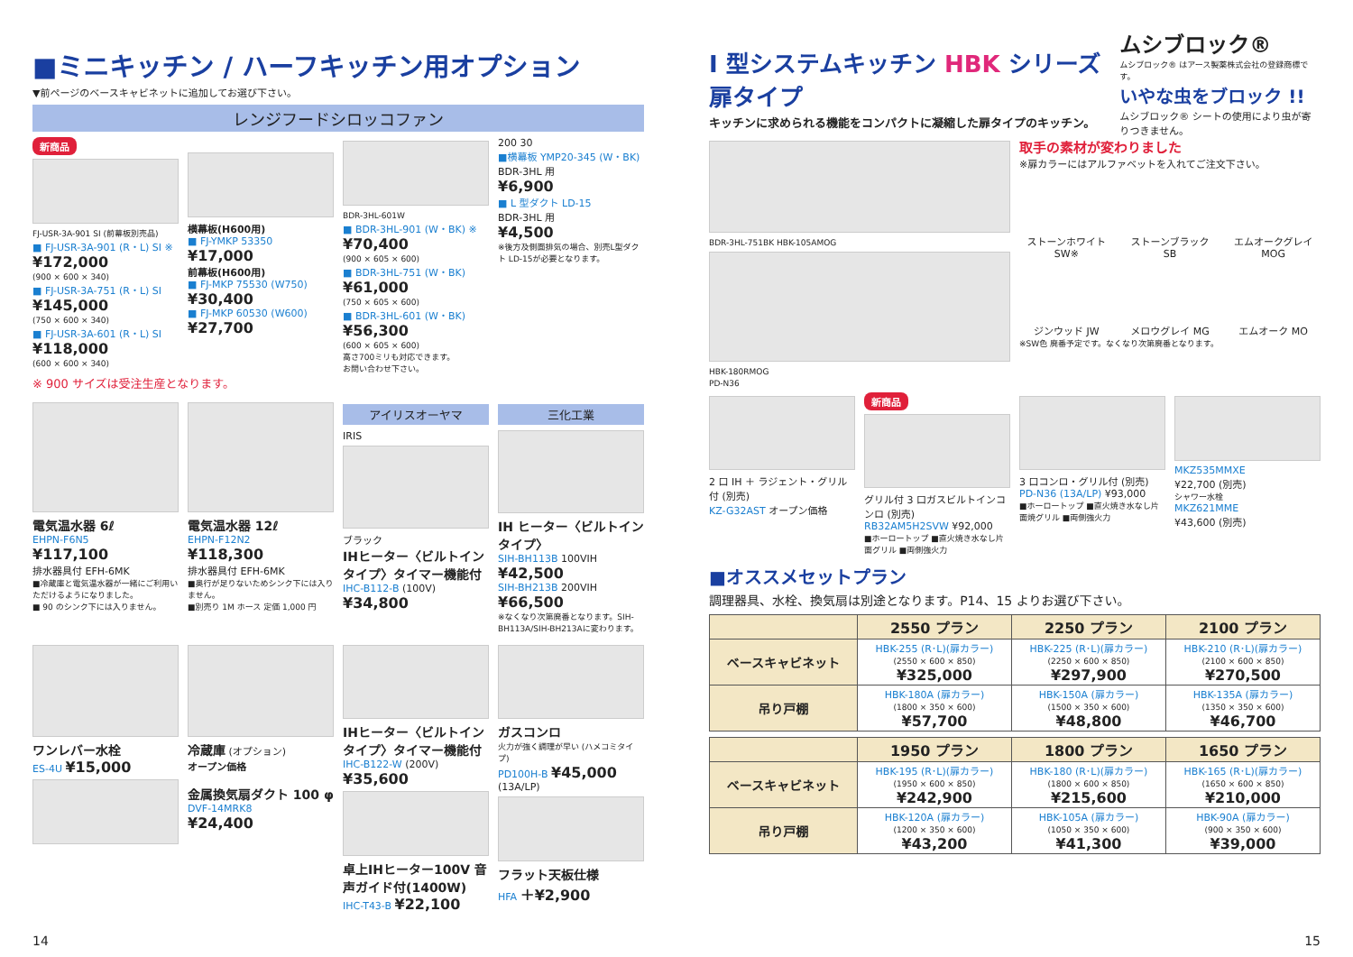■ミニキッチン / ハーフキッチン用オプション
▼前ページのベースキャビネットに追加してお選び下さい。
レンジフードシロッコファン
新商品
FJ-USR-3A-901 SI (前幕板別売品)
■ FJ-USR-3A-901 (R・L) SI ※
¥172,000
(900 × 600 × 340)
■ FJ-USR-3A-751 (R・L) SI
¥145,000
(750 × 600 × 340)
■ FJ-USR-3A-601 (R・L) SI
¥118,000
(600 × 600 × 340)
横幕板(H600用)
■ FJ-YMKP 53350
¥17,000
前幕板(H600用)
■ FJ-MKP 75530 (W750)
¥30,400
■ FJ-MKP 60530 (W600)
¥27,700
BDR-3HL-601W
■ BDR-3HL-901 (W・BK) ※
¥70,400
(900 × 605 × 600)
■ BDR-3HL-751 (W・BK)
¥61,000
(750 × 605 × 600)
■ BDR-3HL-601 (W・BK)
¥56,300
(600 × 605 × 600)
高さ700ミリも対応できます。
お問い合わせ下さい。
200 30
■横幕板 YMP20-345 (W・BK)
BDR-3HL 用
¥6,900
■ L 型ダクト LD-15
BDR-3HL 用
¥4,500
※後方及側面排気の場合、別売L型ダクト LD-15が必要となります。
※ 900 サイズは受注生産となります。
電気温水器 6ℓ
EHPN-F6N5
¥117,100
排水器具付 EFH-6MK
■冷蔵庫と電気温水器が一緒にご利用いただけるようになりました。
■ 90 のシンク下には入りません。
電気温水器 12ℓ
EHPN-F12N2
¥118,300
排水器具付 EFH-6MK
■奥行が足りないためシンク下には入りません。
■別売り 1M ホース 定価 1,000 円
アイリスオーヤマ
IRIS
ブラック
IHヒーター〈ビルトインタイプ〉タイマー機能付
IHC-B112-B (100V) ¥34,800
三化工業
IH ヒーター〈ビルトインタイプ〉
SIH-BH113B 100VIH ¥42,500
SIH-BH213B 200VIH ¥66,500
※なくなり次第廃番となります。SIH-BH113A/SIH-BH213Aに変わります。
ワンレバー水栓
ES-4U ¥15,000
冷蔵庫 (オプション)
オープン価格
金属換気扇ダクト 100 φ
DVF-14MRK8
¥24,400
IHヒーター〈ビルトインタイプ〉タイマー機能付
IHC-B122-W (200V) ¥35,600
卓上IHヒーター100V 音声ガイド付(1400W)
IHC-T43-B ¥22,100
ガスコンロ
火力が強く調理が早い (ハメコミタイプ)
PD100H-B ¥45,000 (13A/LP)
フラット天板仕様
HFA ＋¥2,900
14
I 型システムキッチン HBK シリーズ 扉タイプ
キッチンに求められる機能をコンパクトに凝縮した扉タイプのキッチン。
ムシブロック®
ムシブロック® はアース製薬株式会社の登録商標です。
いやな虫をブロック !!
ムシブロック® シートの使用により虫が寄りつきません。
BDR-3HL-751BK HBK-105AMOG
HBK-180RMOG
PD-N36
取手の素材が変わりました
※扉カラーにはアルファベットを入れてご注文下さい。
ストーンホワイト SW※ ストーンブラック SB エムオークグレイ MOG
ジンウッド JW メロウグレイ MG エムオーク MO
※SW色 廃番予定です。なくなり次第廃番となります。
2 口 IH ＋ ラジェント・グリル付 (別売)
KZ-G32AST オープン価格
新商品
グリル付 3 口ガスビルトインコンロ (別売)
RB32AM5H2SVW ¥92,000
■ホーロートップ ■直火焼き水なし片面グリル ■両側強火力
3 口コンロ・グリル付 (別売)
PD-N36 (13A/LP) ¥93,000
■ホーロートップ ■直火焼き水なし片面焼グリル ■両側強火力
MKZ535MMXE
¥22,700 (別売)
シャワー水栓
MKZ621MME
¥43,600 (別売)
■オススメセットプラン
調理器具、水栓、換気扇は別途となります。P14、15 よりお選び下さい。
| | 2550 プラン | 2250 プラン | 2100 プラン |
| --- | --- | --- | --- |
| ベースキャビネット | HBK-255 (R･L)(扉カラー) (2550 × 600 × 850) ¥325,000 | HBK-225 (R･L)(扉カラー) (2250 × 600 × 850) ¥297,900 | HBK-210 (R･L)(扉カラー) (2100 × 600 × 850) ¥270,500 |
| 吊り戸棚 | HBK-180A (扉カラー) (1800 × 350 × 600) ¥57,700 | HBK-150A (扉カラー) (1500 × 350 × 600) ¥48,800 | HBK-135A (扉カラー) (1350 × 350 × 600) ¥46,700 |
| | 1950 プラン | 1800 プラン | 1650 プラン |
| --- | --- | --- | --- |
| ベースキャビネット | HBK-195 (R･L)(扉カラー) (1950 × 600 × 850) ¥242,900 | HBK-180 (R･L)(扉カラー) (1800 × 600 × 850) ¥215,600 | HBK-165 (R･L)(扉カラー) (1650 × 600 × 850) ¥210,000 |
| 吊り戸棚 | HBK-120A (扉カラー) (1200 × 350 × 600) ¥43,200 | HBK-105A (扉カラー) (1050 × 350 × 600) ¥41,300 | HBK-90A (扉カラー) (900 × 350 × 600) ¥39,000 |
15